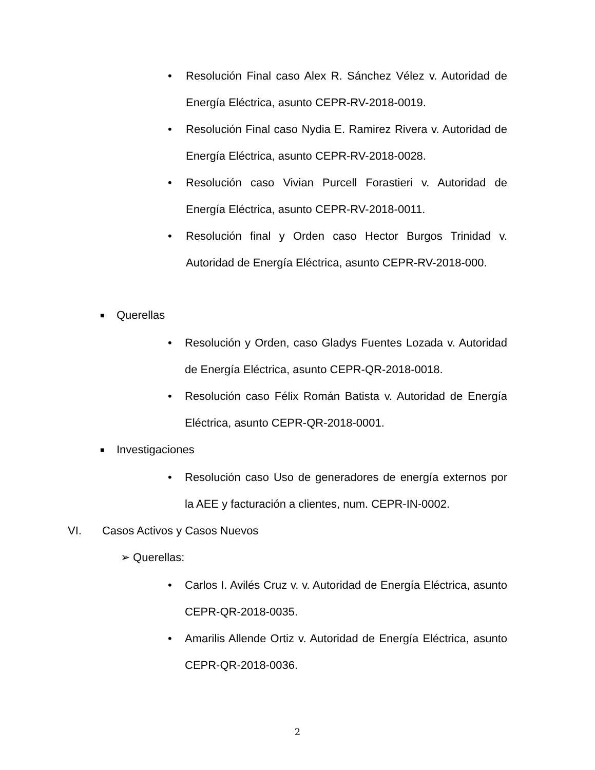• Resolución Final caso Alex R. Sánchez Vélez v. Autoridad de Energía Eléctrica, asunto CEPR-RV-2018-0019.
• Resolución Final caso Nydia E. Ramirez Rivera v. Autoridad de Energía Eléctrica, asunto CEPR-RV-2018-0028.
• Resolución caso Vivian Purcell Forastieri v. Autoridad de Energía Eléctrica, asunto CEPR-RV-2018-0011.
• Resolución final y Orden caso Hector Burgos Trinidad v. Autoridad de Energía Eléctrica, asunto CEPR-RV-2018-000.
■ Querellas
• Resolución y Orden, caso Gladys Fuentes Lozada v. Autoridad de Energía Eléctrica, asunto CEPR-QR-2018-0018.
• Resolución caso Félix Román Batista v. Autoridad de Energía Eléctrica, asunto CEPR-QR-2018-0001.
■ Investigaciones
• Resolución caso Uso de generadores de energía externos por la AEE y facturación a clientes, num. CEPR-IN-0002.
VI. Casos Activos y Casos Nuevos
➢ Querellas:
• Carlos I. Avilés Cruz v. v. Autoridad de Energía Eléctrica, asunto CEPR-QR-2018-0035.
• Amarilis Allende Ortiz v. Autoridad de Energía Eléctrica, asunto CEPR-QR-2018-0036.
2